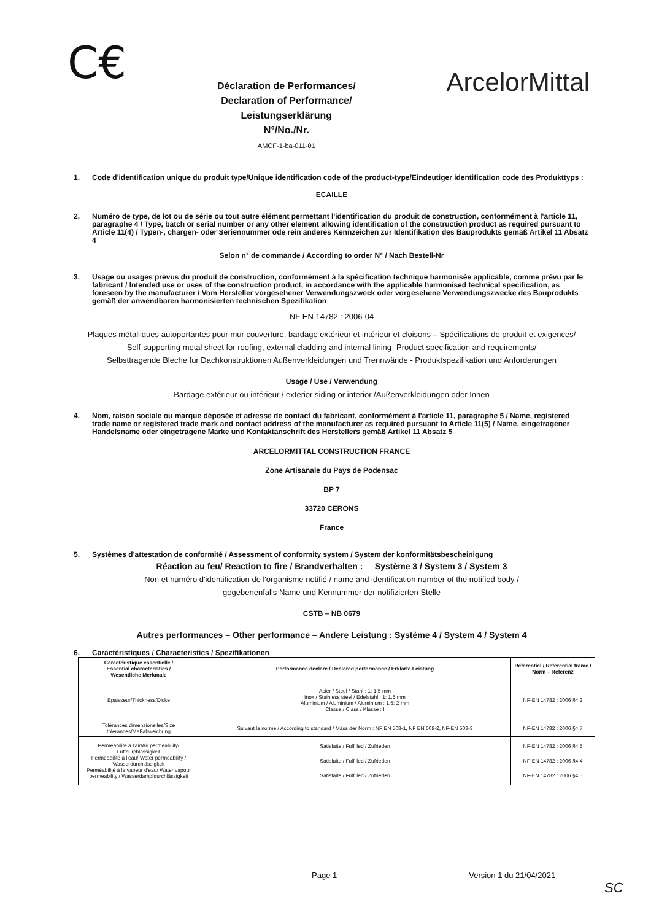C€
Déclaration de Performances/
Declaration of Performance/
Leistungserklärung
N°/No./Nr.
AMCF-1-ba-011-01
ArcelorMittal
1. Code d'identification unique du produit type/Unique identification code of the product-type/Eindeutiger identification code des Produkttyps :
ECAILLE
2. Numéro de type, de lot ou de série ou tout autre élément permettant l'identification du produit de construction, conformément à l'article 11, paragraphe 4 / Type, batch or serial number or any other element allowing identification of the construction product as required pursuant to Article 11(4) / Typen-, chargen- oder Seriennummer ode rein anderes Kennzeichen zur Identifikation des Bauprodukts gemäß Artikel 11 Absatz 4
Selon n° de commande / According to order N° / Nach Bestell-Nr
3. Usage ou usages prévus du produit de construction, conformément à la spécification technique harmonisée applicable, comme prévu par le fabricant / Intended use or uses of the construction product, in accordance with the applicable harmonised technical specification, as foreseen by the manufacturer / Vom Hersteller vorgesehener Verwendungszweck oder vorgesehene Verwendungszwecke des Bauprodukts gemäß der anwendbaren harmonisierten technischen Spezifikation
NF EN 14782 : 2006-04
Plaques métalliques autoportantes pour mur couverture, bardage extérieur et intérieur et cloisons – Spécifications de produit et exigences/
Self-supporting metal sheet for roofing, external cladding and internal lining- Product specification and requirements/
Selbsttragende Bleche fur Dachkonstruktionen Außenverkleidungen und Trennwände - Produktspezifikation und Anforderungen
Usage / Use / Verwendung
Bardage extérieur ou intérieur / exterior siding or interior /Außenverkleidungen oder Innen
4. Nom, raison sociale ou marque déposée et adresse de contact du fabricant, conformément à l'article 11, paragraphe 5 / Name, registered trade name or registered trade mark and contact address of the manufacturer as required pursuant to Article 11(5) / Name, eingetragener Handelsname oder eingetragene Marke und Kontaktanschrift des Herstellers gemäß Artikel 11 Absatz 5
ARCELORMITTAL CONSTRUCTION FRANCE
Zone Artisanale du Pays de Podensac
BP 7
33720 CERONS
France
5. Systèmes d'attestation de conformité / Assessment of conformity system / System der konformitätsbescheinigung
Réaction au feu/ Reaction to fire / Brandverhalten : Système 3 / System 3 / System 3
Non et numéro d'identification de l'organisme notifié / name and identification number of the notified body /
gegebenenfalls Name und Kennummer der notifizierten Stelle
CSTB – NB 0679
Autres performances – Other performance – Andere Leistung : Système 4 / System 4 / System 4
6. Caractéristiques / Characteristics / Spezifikationen
| Caractéristique essentielle / Essential characteristics / Wesentliche Merkmale | Performance declare / Declared performance / Erklärte Leistung | Référentiel / Referential frame / Norm – Referenz |
| --- | --- | --- |
| Epaisseur/Thickness/Dicke | Acier / Steel / Stahl : 1; 1,5 mm Inox / Stainless steel / Edelstahl : 1; 1,5 mm Aluminium / Aluminium / Aluminium : 1,5; 2 mm Classe / Class / Klasse : I | NF-EN 14782 : 2006 §4.2 |
| Tolérances dimensionelles/Size tolerances/Maßabweichung | Suivant la norme / According to standard / Mäss der Norm : NF EN 508-1, NF EN 508-2, NF-EN 508-3 | NF-EN 14782 : 2006 §4.7 |
| Perméabilité à l'air/Air permeability/ Luftdurchlässigkeit Perméabilité à l'eau/ Water permeability / Wasserdurchlässigkeit Perméabilité à la vapeur d'eau/ Water vapour permeability / Wasserdampfdurchlässigkeit | Satisfaite / Fulfilled / Zufrieden Satisfaite / Fulfilled / Zufrieden Satisfaite / Fulfilled / Zufrieden | NF-EN 14782 : 2006 §4.5 NF-EN 14782 : 2006 §4.4 NF-EN 14782 : 2006 §4.5 |
Page 1 Version 1 du 21/04/2021
SC